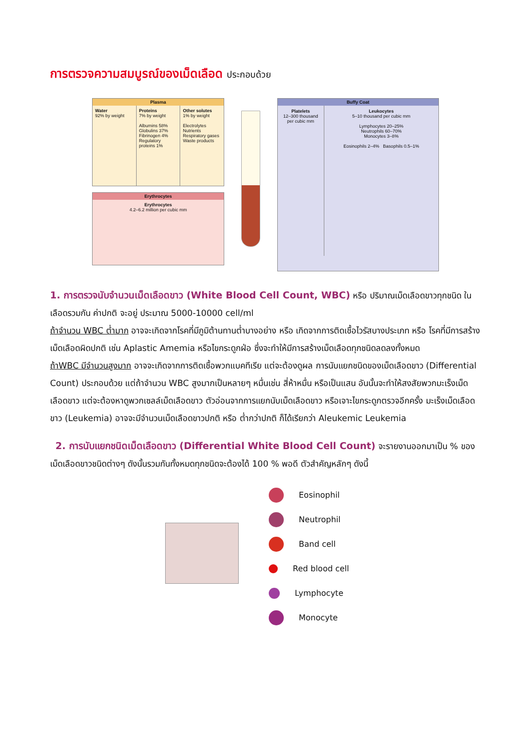การตรวจความสมบูรณ์ของเม็ดเลือด ประกอบด้วย
Plasma
Water
92% by weight
Proteins
7% by weight
Albumins 58%
Globulins 37%
Fibrinogen 4%
Regulatory proteins 1%
Other solutes
1% by weight
Electrolytes
Nutrients
Respiratory gases
Waste products
Erythrocytes
Erythrocytes
4.2–6.2 million per cubic mm
Buffy Coat
Platelets
12–300 thousand per cubic mm
Leukocytes
5–10 thousand per cubic mm
Lymphocytes 20–25%
Neutrophils 60–70%
Monocytes 3–8%
Eosinophils 2–4% Basophils 0.5–1%
1. การตรวจนับจำนวนเม็ดเลือดขาว (White Blood Cell Count, WBC) หรือ ปริมาณเม็ดเลือดขาวทุกชนิด ในเลือดรวมกัน ค่าปกติ จะอยู่ ประมาณ 5000-10000 cell/ml
ถ้าจำนวน WBC ต่ำมาก อาจจะเกิดจากโรคที่มีภูมิต้านทานต่ำบางอย่าง หรือ เกิดจากการติดเชื้อไวรัสบางประเภท หรือ โรคที่มีการสร้างเม็ดเลือดผิดปกติ เช่น Aplastic Amemia หรือไขกระดูกฝ่อ ซึ่งจะทำให้มีการสร้างเม็ดเลือดทุกชนิดลดลงทั้งหมด
ถ้าWBC มีจำนวนสูงมาก อาจจะเกิดจากการติดเชื้อพวกแบคทีเรีย แต่จะต้องดูผล การนับแยกชนิดของเม็ดเลือดขาว (Differential Count) ประกอบด้วย แต่ถ้าจำนวน WBC สูงมากเป็นหลายๆ หมื่นเช่น สี่ห้าหมื่น หรือเป็นแสน อันนั้นจะทำให้สงสัยพวกมะเร็งเม็ดเลือดขาว แต่จะต้องหาดูพวกเซลล์เม็ดเลือดขาว ตัวอ่อนจากการแยกนับเม็ดเลือดขาว หรือเจาะไขกระดูกตรวจอีกครั้ง มะเร็งเม็ดเลือดขาว (Leukemia) อาจจะมีจำนวนเม็ดเลือดขาวปกติ หรือ ต่ำกว่าปกติ ก็ได้เรียกว่า Aleukemic Leukemia
2. การนับแยกชนิดเม็ดเลือดขาว (Differential White Blood Cell Count) จะรายงานออกมาเป็น % ของเม็ดเลือดขาวชนิดต่างๆ ดังนั้นรวมกันทั้งหมดทุกชนิดจะต้องได้ 100 % พอดี ตัวสำคัญหลักๆ ดังนี้
Eosinophil
Neutrophil
Band cell
Red blood cell
Lymphocyte
Monocyte